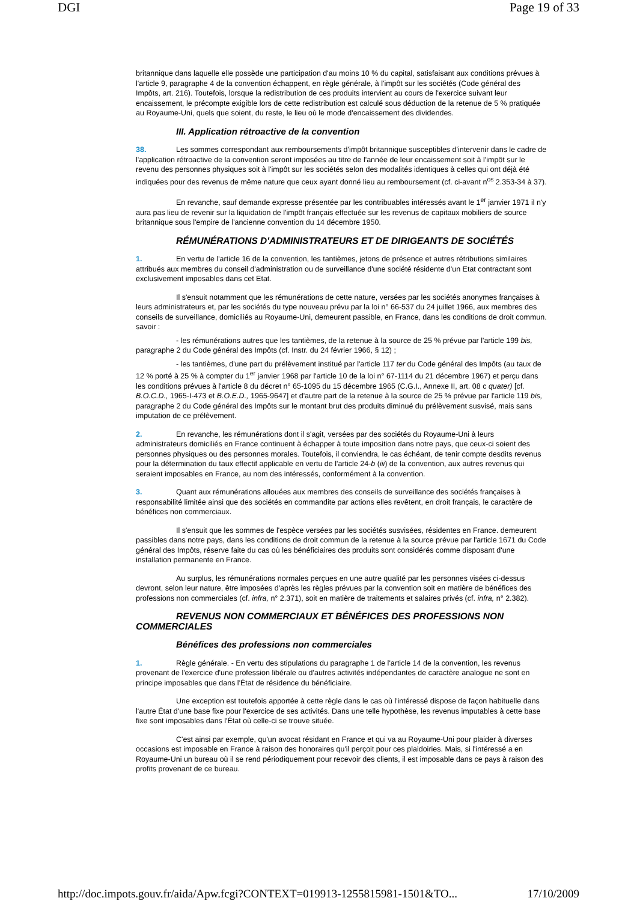DGI Page 19 of 33
britannique dans laquelle elle possède une participation d'au moins 10 % du capital, satisfaisant aux conditions prévues à l'article 9, paragraphe 4 de la convention échappent, en règle générale, à l'impôt sur les sociétés (Code général des Impôts, art. 216). Toutefois, lorsque la redistribution de ces produits intervient au cours de l'exercice suivant leur encaissement, le précompte exigible lors de cette redistribution est calculé sous déduction de la retenue de 5 % pratiquée au Royaume-Uni, quels que soient, du reste, le lieu où le mode d'encaissement des dividendes.
III. Application rétroactive de la convention
38. Les sommes correspondant aux remboursements d'impôt britannique susceptibles d'intervenir dans le cadre de l'application rétroactive de la convention seront imposées au titre de l'année de leur encaissement soit à l'impôt sur le revenu des personnes physiques soit à l'impôt sur les sociétés selon des modalités identiques à celles qui ont déjà été indiquées pour des revenus de même nature que ceux ayant donné lieu au remboursement (cf. ci-avant n<sup>os</sup> 2.353-34 à 37).
En revanche, sauf demande expresse présentée par les contribuables intéressés avant le 1<sup>er</sup> janvier 1971 il n'y aura pas lieu de revenir sur la liquidation de l'impôt français effectuée sur les revenus de capitaux mobiliers de source britannique sous l'empire de l'ancienne convention du 14 décembre 1950.
RÉMUNÉRATIONS D'ADMINISTRATEURS ET DE DIRIGEANTS DE SOCIÉTÉS
1. En vertu de l'article 16 de la convention, les tantièmes, jetons de présence et autres rétributions similaires attribués aux membres du conseil d'administration ou de surveillance d'une société résidente d'un Etat contractant sont exclusivement imposables dans cet Etat.
Il s'ensuit notamment que les rémunérations de cette nature, versées par les sociétés anonymes françaises à leurs administrateurs et, par les sociétés du type nouveau prévu par la loi n° 66-537 du 24 juillet 1966, aux membres des conseils de surveillance, domiciliés au Royaume-Uni, demeurent passible, en France, dans les conditions de droit commun. savoir :
- les rémunérations autres que les tantièmes, de la retenue à la source de 25 % prévue par l'article 199 bis, paragraphe 2 du Code général des Impôts (cf. Instr. du 24 février 1966, § 12) ;
- les tantièmes, d'une part du prélèvement institué par l'article 117 ter du Code général des Impôts (au taux de 12 % porté à 25 % à compter du 1<sup>er</sup> janvier 1968 par l'article 10 de la loi n° 67-1114 du 21 décembre 1967) et perçu dans les conditions prévues à l'article 8 du décret n° 65-1095 du 15 décembre 1965 (C.G.I., Annexe II, art. 08 c quater) [cf. B.O.C.D., 1965-I-473 et B.O.E.D., 1965-9647] et d'autre part de la retenue à la source de 25 % prévue par l'article 119 bis, paragraphe 2 du Code général des Impôts sur le montant brut des produits diminué du prélèvement susvisé, mais sans imputation de ce prélèvement.
2. En revanche, les rémunérations dont il s'agit, versées par des sociétés du Royaume-Uni à leurs administrateurs domiciliés en France continuent à échapper à toute imposition dans notre pays, que ceux-ci soient des personnes physiques ou des personnes morales. Toutefois, il conviendra, le cas échéant, de tenir compte desdits revenus pour la détermination du taux effectif applicable en vertu de l'article 24-b (iii) de la convention, aux autres revenus qui seraient imposables en France, au nom des intéressés, conformément à la convention.
3. Quant aux rémunérations allouées aux membres des conseils de surveillance des sociétés françaises à responsabilité limitée ainsi que des sociétés en commandite par actions elles revêtent, en droit français, le caractère de bénéfices non commerciaux.
Il s'ensuit que les sommes de l'espèce versées par les sociétés susvisées, résidentes en France. demeurent passibles dans notre pays, dans les conditions de droit commun de la retenue à la source prévue par l'article 1671 du Code général des Impôts, réserve faite du cas où les bénéficiaires des produits sont considérés comme disposant d'une installation permanente en France.
Au surplus, les rémunérations normales perçues en une autre qualité par les personnes visées ci-dessus devront, selon leur nature, être imposées d'après les règles prévues par la convention soit en matière de bénéfices des professions non commerciales (cf. infra, n° 2.371), soit en matière de traitements et salaires privés (cf. infra, n° 2.382).
REVENUS NON COMMERCIAUX ET BÉNÉFICES DES PROFESSIONS NON COMMERCIALES
Bénéfices des professions non commerciales
1. Règle générale. - En vertu des stipulations du paragraphe 1 de l'article 14 de la convention, les revenus provenant de l'exercice d'une profession libérale ou d'autres activités indépendantes de caractère analogue ne sont en principe imposables que dans l'État de résidence du bénéficiaire.
Une exception est toutefois apportée à cette règle dans le cas où l'intéressé dispose de façon habituelle dans l'autre État d'une base fixe pour l'exercice de ses activités. Dans une telle hypothèse, les revenus imputables à cette base fixe sont imposables dans l'État où celle-ci se trouve située.
C'est ainsi par exemple, qu'un avocat résidant en France et qui va au Royaume-Uni pour plaider à diverses occasions est imposable en France à raison des honoraires qu'il perçoit pour ces plaidoiries. Mais, si l'intéressé a en Royaume-Uni un bureau où il se rend périodiquement pour recevoir des clients, il est imposable dans ce pays à raison des profits provenant de ce bureau.
http://doc.impots.gouv.fr/aida/Apw.fcgi?CONTEXT=019913-1255815981-1501&TO... 17/10/2009